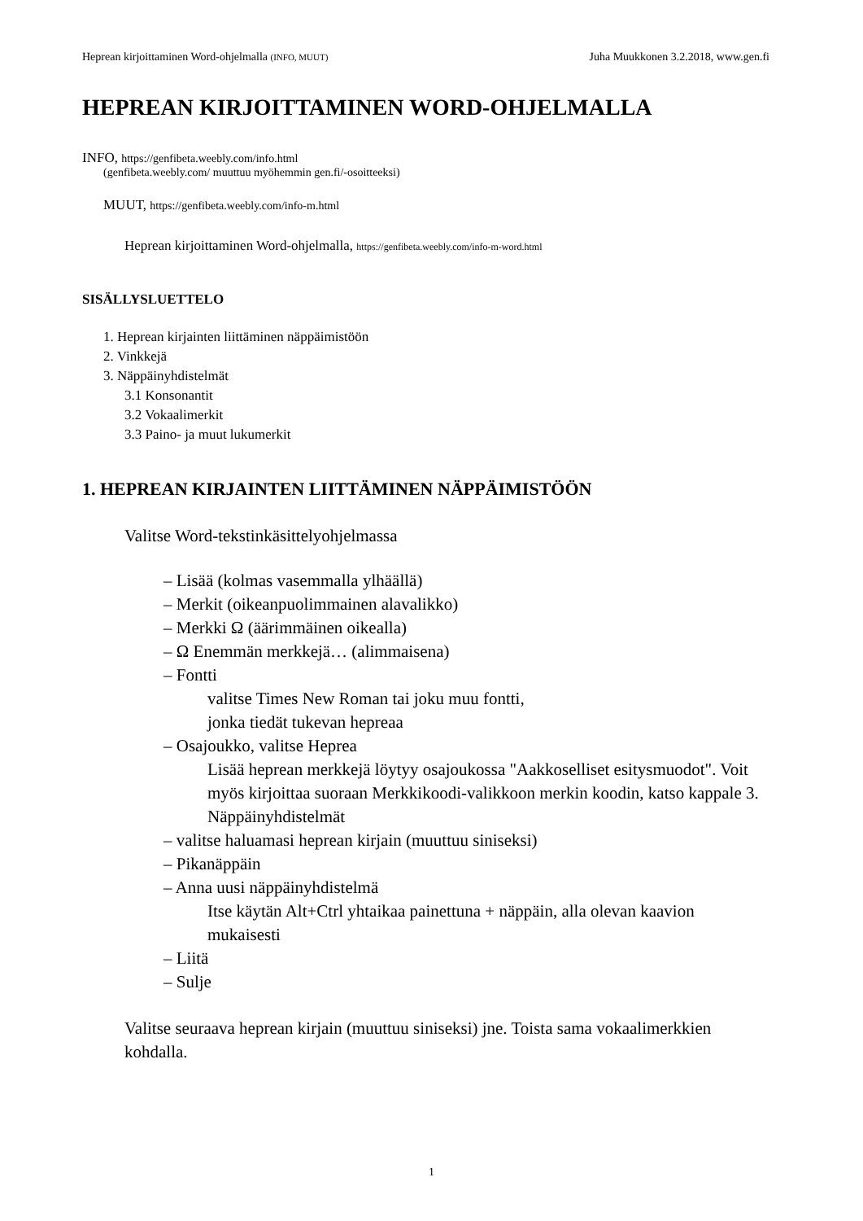Heprean kirjoittaminen Word-ohjelmalla (INFO, MUUT) Juha Muukkonen 3.2.2018, www.gen.fi
HEPREAN KIRJOITTAMINEN WORD-OHJELMALLA
INFO, https://genfibeta.weebly.com/info.html
(genfibeta.weebly.com/ muuttuu myöhemmin gen.fi/-osoitteeksi)
MUUT, https://genfibeta.weebly.com/info-m.html
Heprean kirjoittaminen Word-ohjelmalla, https://genfibeta.weebly.com/info-m-word.html
SISÄLLYSLUETTELO
1. Heprean kirjainten liittäminen näppäimistöön
2. Vinkkejä
3. Näppäinyhdistelmät
3.1 Konsonantit
3.2 Vokaalimerkit
3.3 Paino- ja muut lukumerkit
1. HEPREAN KIRJAINTEN LIITTÄMINEN NÄPPÄIMISTÖÖN
Valitse Word-tekstinkäsittelyohjelmassa
– Lisää (kolmas vasemmalla ylhäällä)
– Merkit (oikeanpuolimmainen alavalikko)
– Merkki Ω (äärimmäinen oikealla)
– Ω Enemmän merkkejä… (alimmaisena)
– Fontti
valitse Times New Roman tai joku muu fontti,
jonka tiedät tukevan hepreaa
– Osajoukko, valitse Heprea
Lisää heprean merkkejä löytyy osajoukossa "Aakkoselliset esitysmuodot". Voit myös kirjoittaa suoraan Merkkikoodi-valikkoon merkin koodin, katso kappale 3. Näppäinyhdistelmät
– valitse haluamasi heprean kirjain (muuttuu siniseksi)
– Pikanäppäin
– Anna uusi näppäinyhdistelmä
Itse käytän Alt+Ctrl yhtaikaa painettuna + näppäin, alla olevan kaavion mukaisesti
– Liitä
– Sulje
Valitse seuraava heprean kirjain (muuttuu siniseksi) jne. Toista sama vokaalimerkkien kohdalla.
1